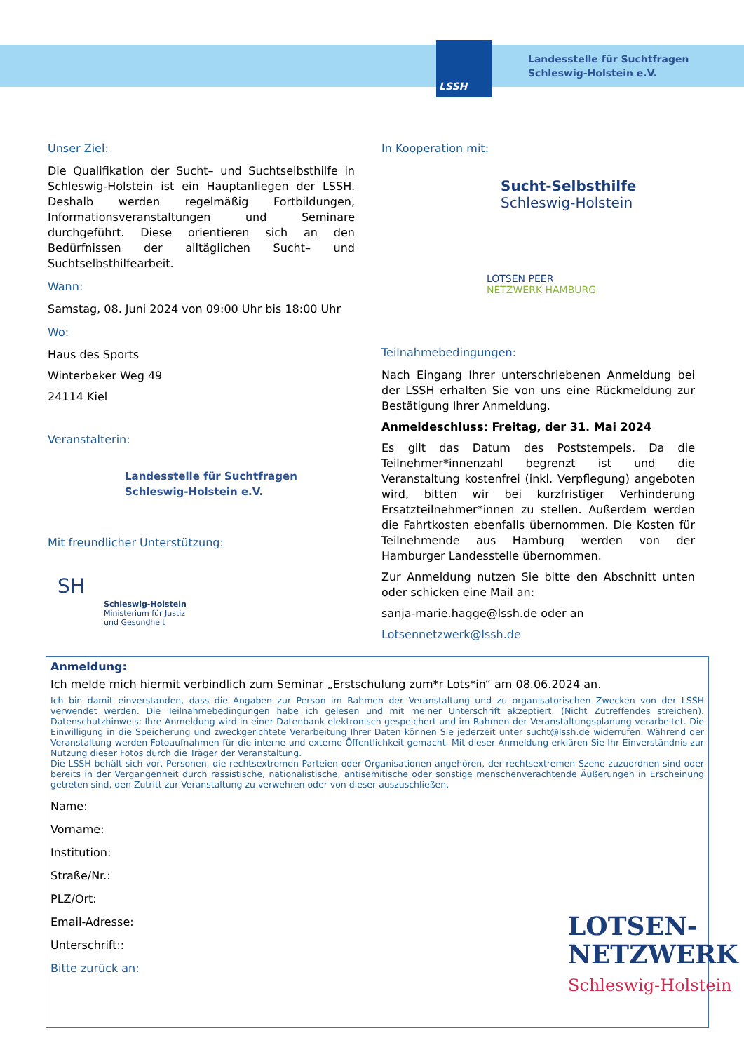LSSH
Landesstelle für Suchtfragen
Schleswig-Holstein e.V.
Unser Ziel:
Die Qualifikation der Sucht– und Suchtselbsthilfe in Schleswig-Holstein ist ein Hauptanliegen der LSSH. Deshalb werden regelmäßig Fortbildungen, Informationsveranstaltungen und Seminare durchgeführt. Diese orientieren sich an den Bedürfnissen der alltäglichen Sucht– und Suchtselbsthilfearbeit.
Wann:
Samstag, 08. Juni 2024 von 09:00 Uhr bis 18:00 Uhr
Wo:
Haus des Sports
Winterbeker Weg 49
24114 Kiel
Veranstalterin:
Landesstelle für Suchtfragen
Schleswig-Holstein e.V.
Mit freundlicher Unterstützung:
SH
Schleswig-Holstein
Ministerium für Justiz
und Gesundheit
In Kooperation mit:
Sucht-Selbsthilfe
Schleswig-Holstein
LOTSEN PEER
NETZWERK HAMBURG
Teilnahmebedingungen:
Nach Eingang Ihrer unterschriebenen Anmeldung bei der LSSH erhalten Sie von uns eine Rückmeldung zur Bestätigung Ihrer Anmeldung.
Anmeldeschluss: Freitag, der 31. Mai 2024
Es gilt das Datum des Poststempels. Da die Teilnehmer*innenzahl begrenzt ist und die Veranstaltung kostenfrei (inkl. Verpflegung) angeboten wird, bitten wir bei kurzfristiger Verhinderung Ersatzteilnehmer*innen zu stellen. Außerdem werden die Fahrtkosten ebenfalls übernommen. Die Kosten für Teilnehmende aus Hamburg werden von der Hamburger Landesstelle übernommen.
Zur Anmeldung nutzen Sie bitte den Abschnitt unten oder schicken eine Mail an:
sanja-marie.hagge@lssh.de oder an
Lotsennetzwerk@lssh.de
Anmeldung:
Ich melde mich hiermit verbindlich zum Seminar „Erstschulung zum*r Lots*in“ am 08.06.2024 an.
Ich bin damit einverstanden, dass die Angaben zur Person im Rahmen der Veranstaltung und zu organisatorischen Zwecken von der LSSH verwendet werden. Die Teilnahmebedingungen habe ich gelesen und mit meiner Unterschrift akzeptiert. (Nicht Zutreffendes streichen). Datenschutzhinweis: Ihre Anmeldung wird in einer Datenbank elektronisch gespeichert und im Rahmen der Veranstaltungsplanung verarbeitet. Die Einwilligung in die Speicherung und zweckgerichtete Verarbeitung Ihrer Daten können Sie jederzeit unter sucht@lssh.de widerrufen. Während der Veranstaltung werden Fotoaufnahmen für die interne und externe Öffentlichkeit gemacht. Mit dieser Anmeldung erklären Sie Ihr Einverständnis zur Nutzung dieser Fotos durch die Träger der Veranstaltung.
Die LSSH behält sich vor, Personen, die rechtsextremen Parteien oder Organisationen angehören, der rechtsextremen Szene zuzuordnen sind oder bereits in der Vergangenheit durch rassistische, nationalistische, antisemitische oder sonstige menschenverachtende Äußerungen in Erscheinung getreten sind, den Zutritt zur Veranstaltung zu verwehren oder von dieser auszuschließen.
Name:
Vorname:
Institution:
Straße/Nr.:
PLZ/Ort:
Email-Adresse:
Unterschrift::
Bitte zurück an:
LOTSEN-
NETZWERK
Schleswig-Holstein